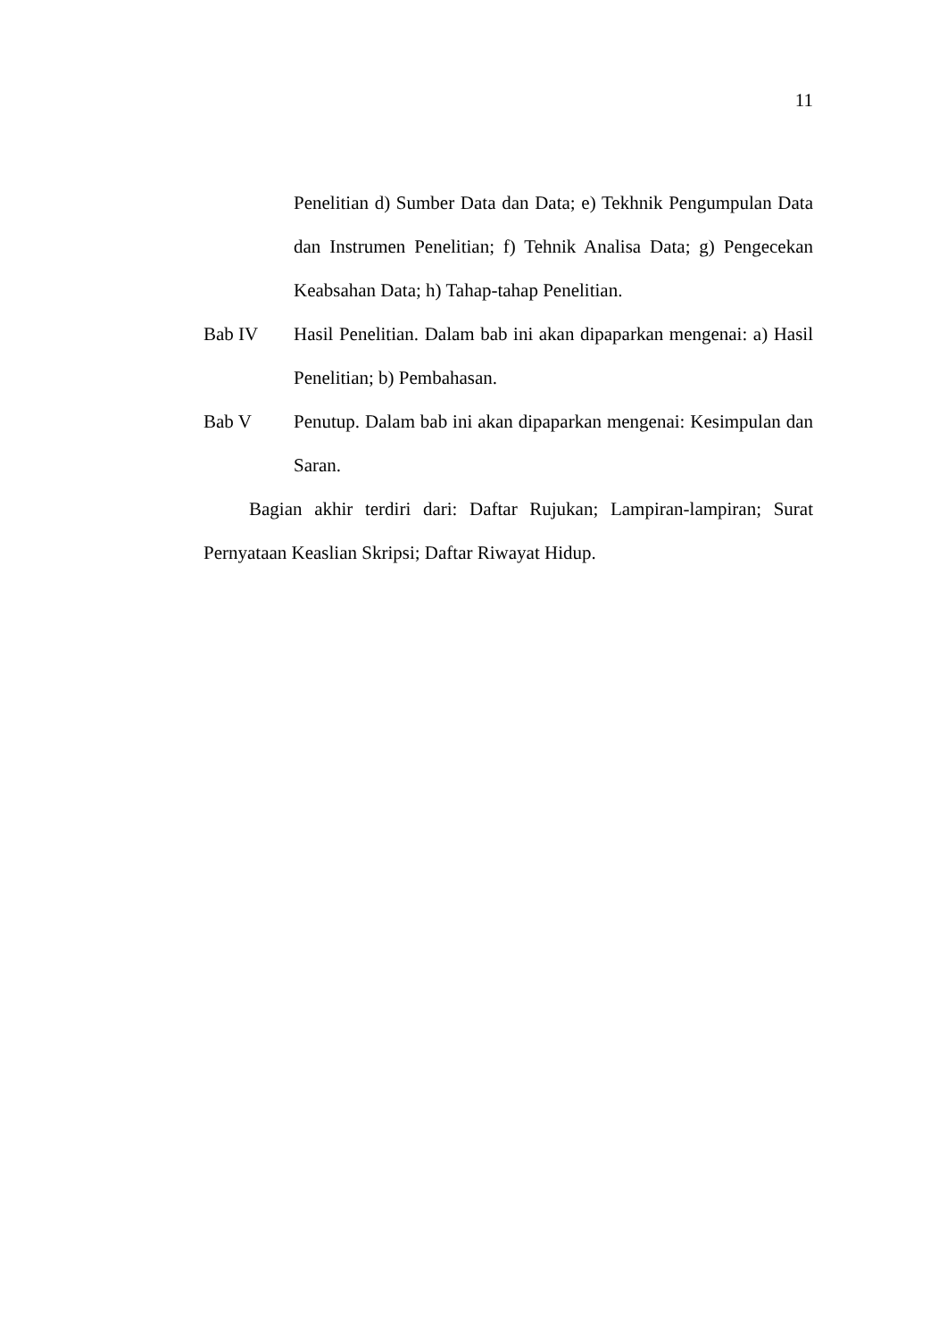11
Penelitian d) Sumber Data dan Data; e) Tekhnik Pengumpulan Data dan Instrumen Penelitian; f) Tehnik Analisa Data; g) Pengecekan Keabsahan Data; h) Tahap-tahap Penelitian.
Bab IV Hasil Penelitian. Dalam bab ini akan dipaparkan mengenai: a) Hasil Penelitian; b) Pembahasan.
Bab V Penutup. Dalam bab ini akan dipaparkan mengenai: Kesimpulan dan Saran.
Bagian akhir terdiri dari: Daftar Rujukan; Lampiran-lampiran; Surat Pernyataan Keaslian Skripsi; Daftar Riwayat Hidup.